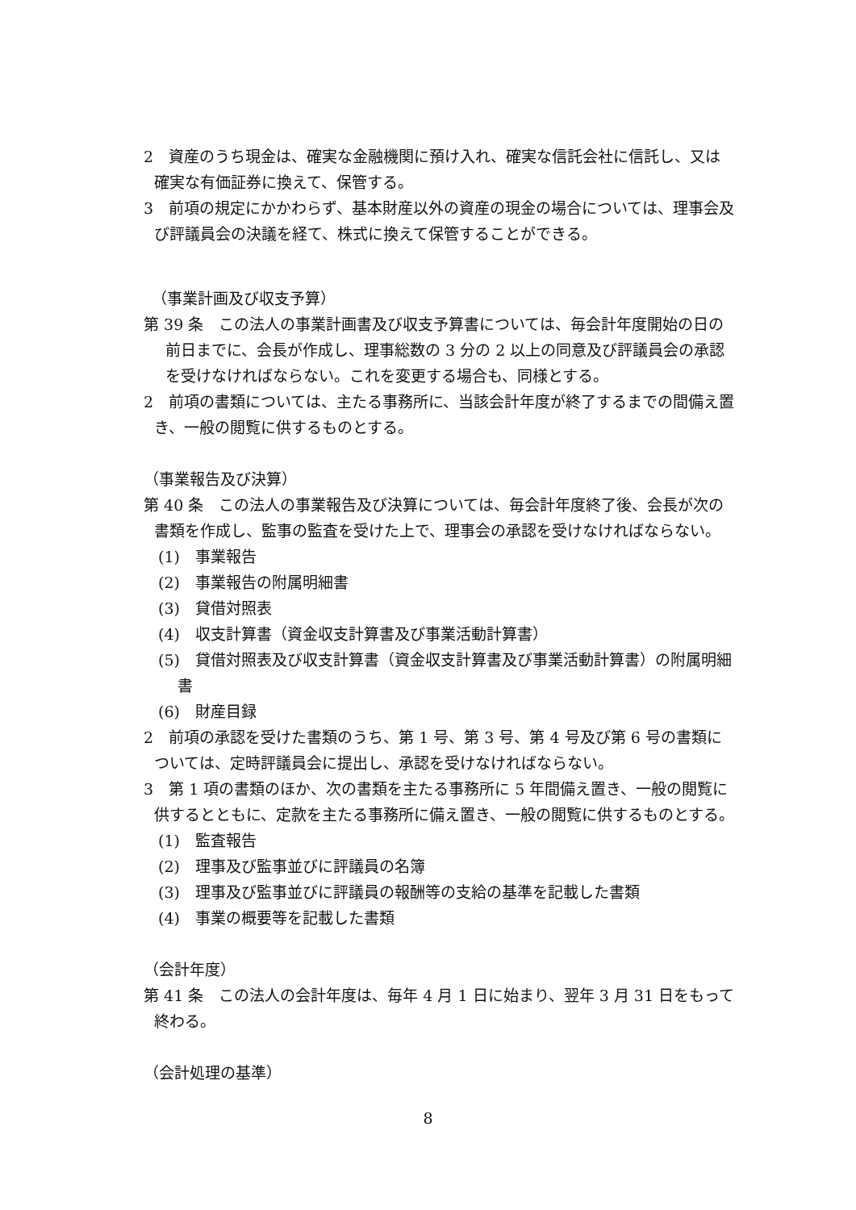2　資産のうち現金は、確実な金融機関に預け入れ、確実な信託会社に信託し、又は確実な有価証券に換えて、保管する。
3　前項の規定にかかわらず、基本財産以外の資産の現金の場合については、理事会及び評議員会の決議を経て、株式に換えて保管することができる。
（事業計画及び収支予算）
第 39 条　この法人の事業計画書及び収支予算書については、毎会計年度開始の日の前日までに、会長が作成し、理事総数の 3 分の 2 以上の同意及び評議員会の承認を受けなければならない。これを変更する場合も、同様とする。
2　前項の書類については、主たる事務所に、当該会計年度が終了するまでの間備え置き、一般の閲覧に供するものとする。
（事業報告及び決算）
第 40 条　この法人の事業報告及び決算については、毎会計年度終了後、会長が次の書類を作成し、監事の監査を受けた上で、理事会の承認を受けなければならない。
(1)　事業報告
(2)　事業報告の附属明細書
(3)　貸借対照表
(4)　収支計算書（資金収支計算書及び事業活動計算書）
(5)　貸借対照表及び収支計算書（資金収支計算書及び事業活動計算書）の附属明細書
(6)　財産目録
2　前項の承認を受けた書類のうち、第 1 号、第 3 号、第 4 号及び第 6 号の書類については、定時評議員会に提出し、承認を受けなければならない。
3　第 1 項の書類のほか、次の書類を主たる事務所に 5 年間備え置き、一般の閲覧に供するとともに、定款を主たる事務所に備え置き、一般の閲覧に供するものとする。
(1)　監査報告
(2)　理事及び監事並びに評議員の名簿
(3)　理事及び監事並びに評議員の報酬等の支給の基準を記載した書類
(4)　事業の概要等を記載した書類
（会計年度）
第 41 条　この法人の会計年度は、毎年 4 月 1 日に始まり、翌年 3 月 31 日をもって終わる。
（会計処理の基準）
8